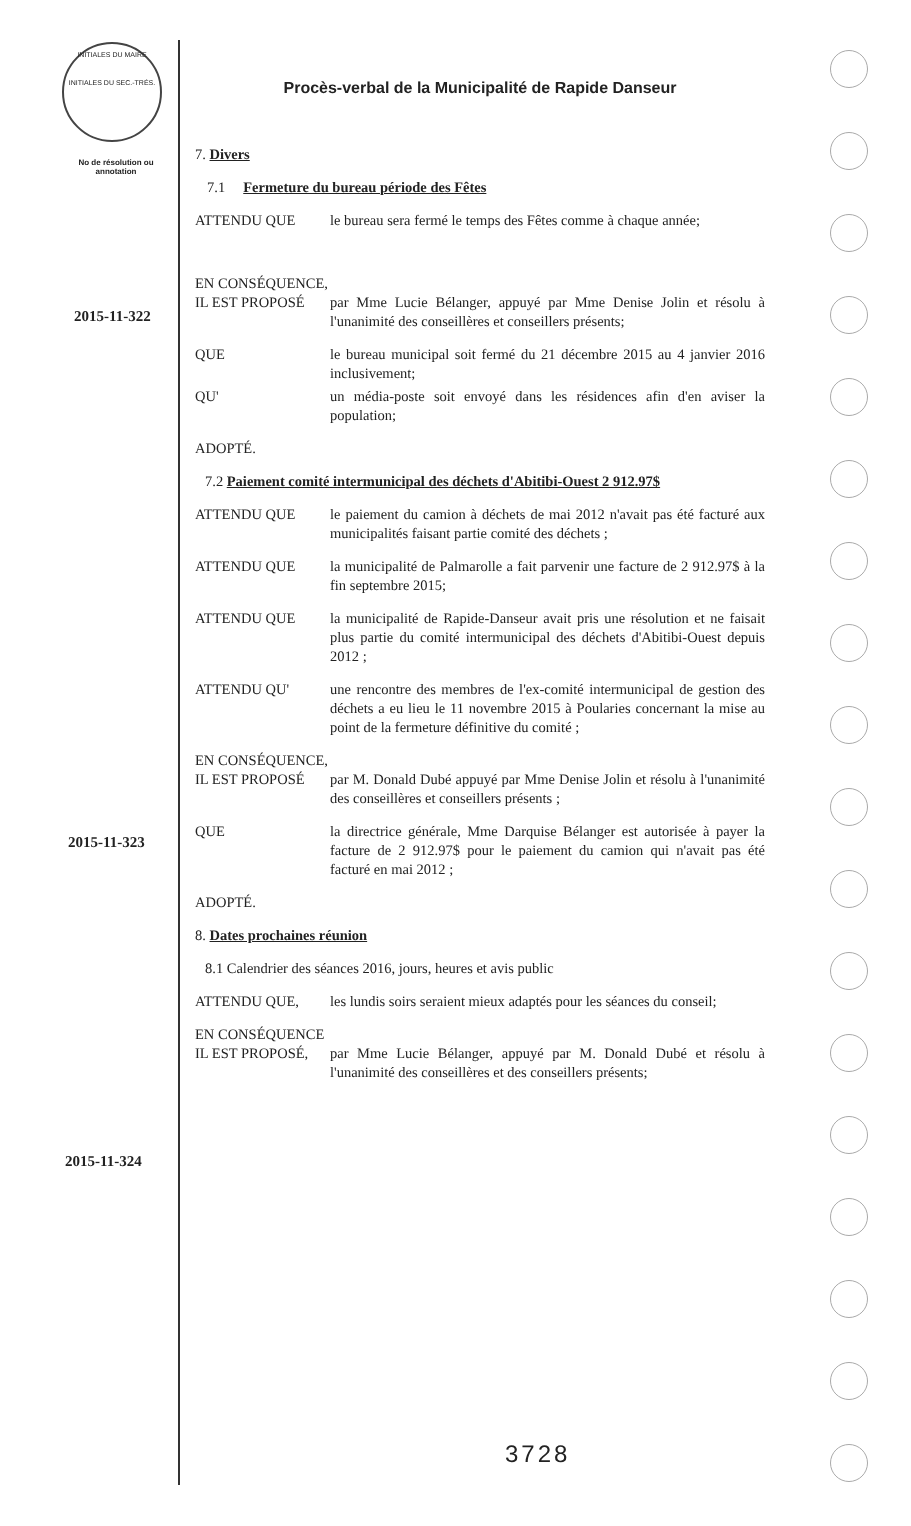INITIALES DU MAIRE
INITIALES DU SEC.-TRÉS.
No de résolution ou annotation
2015-11-322
2015-11-323
2015-11-324
Procès-verbal de la Municipalité de Rapide Danseur
7. Divers
7.1 Fermeture du bureau période des Fêtes
ATTENDU QUE le bureau sera fermé le temps des Fêtes comme à chaque année;
EN CONSÉQUENCE,
IL EST PROPOSÉ par Mme Lucie Bélanger, appuyé par Mme Denise Jolin et résolu à l'unanimité des conseillères et conseillers présents;
QUE le bureau municipal soit fermé du 21 décembre 2015 au 4 janvier 2016 inclusivement;
QU' un média-poste soit envoyé dans les résidences afin d'en aviser la population;
ADOPTÉ.
7.2 Paiement comité intermunicipal des déchets d'Abitibi-Ouest 2 912.97$
ATTENDU QUE le paiement du camion à déchets de mai 2012 n'avait pas été facturé aux municipalités faisant partie comité des déchets ;
ATTENDU QUE la municipalité de Palmarolle a fait parvenir une facture de 2 912.97$ à la fin septembre 2015;
ATTENDU QUE la municipalité de Rapide-Danseur avait pris une résolution et ne faisait plus partie du comité intermunicipal des déchets d'Abitibi-Ouest depuis 2012 ;
ATTENDU QU' une rencontre des membres de l'ex-comité intermunicipal de gestion des déchets a eu lieu le 11 novembre 2015 à Poularies concernant la mise au point de la fermeture définitive du comité ;
EN CONSÉQUENCE,
IL EST PROPOSÉ par M. Donald Dubé appuyé par Mme Denise Jolin et résolu à l'unanimité des conseillères et conseillers présents ;
QUE la directrice générale, Mme Darquise Bélanger est autorisée à payer la facture de 2 912.97$ pour le paiement du camion qui n'avait pas été facturé en mai 2012 ;
ADOPTÉ.
8. Dates prochaines réunion
8.1 Calendrier des séances 2016, jours, heures et avis public
ATTENDU QUE, les lundis soirs seraient mieux adaptés pour les séances du conseil;
EN CONSÉQUENCE
IL EST PROPOSÉ, par Mme Lucie Bélanger, appuyé par M. Donald Dubé et résolu à l'unanimité des conseillères et des conseillers présents;
3728